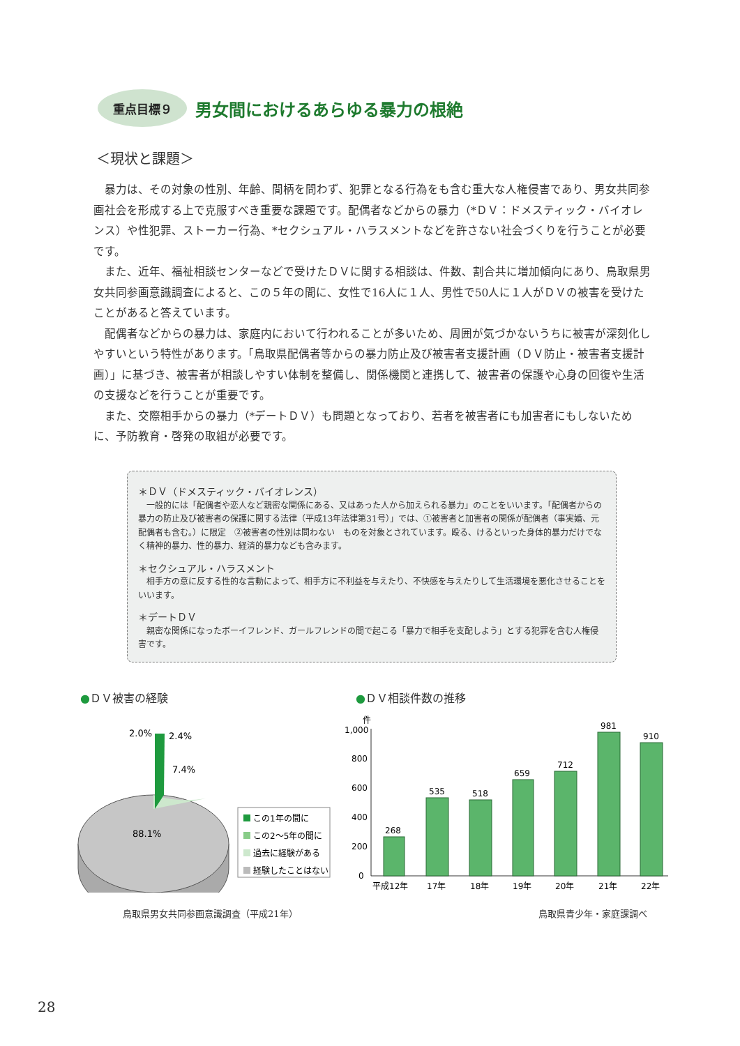重点目標９
男女間におけるあらゆる暴力の根絶
＜現状と課題＞
暴力は、その対象の性別、年齢、間柄を問わず、犯罪となる行為をも含む重大な人権侵害であり、男女共同参画社会を形成する上で克服すべき重要な課題です。配偶者などからの暴力（*ＤＶ：ドメスティック・バイオレンス）や性犯罪、ストーカー行為、*セクシュアル・ハラスメントなどを許さない社会づくりを行うことが必要です。
また、近年、福祉相談センターなどで受けたＤＶに関する相談は、件数、割合共に増加傾向にあり、鳥取県男女共同参画意識調査によると、この５年の間に、女性で16人に１人、男性で50人に１人がＤＶの被害を受けたことがあると答えています。
配偶者などからの暴力は、家庭内において行われることが多いため、周囲が気づかないうちに被害が深刻化しやすいという特性があります。「鳥取県配偶者等からの暴力防止及び被害者支援計画（ＤＶ防止・被害者支援計画）」に基づき、被害者が相談しやすい体制を整備し、関係機関と連携して、被害者の保護や心身の回復や生活の支援などを行うことが重要です。
また、交際相手からの暴力（*デートＤＶ）も問題となっており、若者を被害者にも加害者にもしないために、予防教育・啓発の取組が必要です。
＊ＤＶ（ドメスティック・バイオレンス）
一般的には「配偶者や恋人など親密な関係にある、又はあった人から加えられる暴力」のことをいいます。「配偶者からの暴力の防止及び被害者の保護に関する法律（平成13年法律第31号）」では、①被害者と加害者の関係が配偶者（事実婚、元配偶者も含む。）に限定　②被害者の性別は問わない　ものを対象とされています。殴る、けるといった身体的暴力だけでなく精神的暴力、性的暴力、経済的暴力なども含みます。
＊セクシュアル・ハラスメント
相手方の意に反する性的な言動によって、相手方に不利益を与えたり、不快感を与えたりして生活環境を悪化させることをいいます。
＊デートＤＶ
親密な関係になったボーイフレンド、ガールフレンドの間で起こる「暴力で相手を支配しよう」とする犯罪を含む人権侵害です。
●ＤＶ被害の経験 ●ＤＶ相談件数の推移
2.0%
2.4%
7.4%
88.1%
この1年の間に
この2～5年の間に
過去に経験がある
経験したことはない
件
1,000
800
600
400
200
0
268
535
518
659
712
981
910
平成12年
17年
18年
19年
20年
21年
22年
鳥取県男女共同参画意識調査（平成21年）
鳥取県青少年・家庭課調べ
28